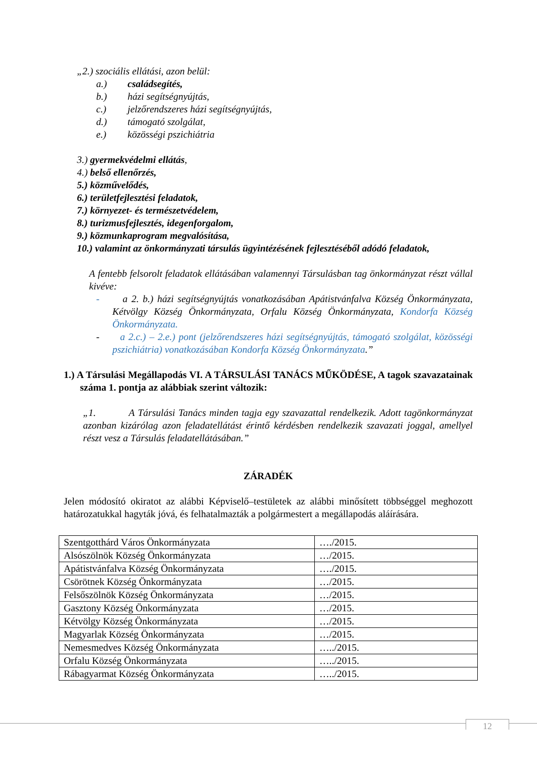„2.) szociális ellátási, azon belül:
a.) családsegítés,
b.) házi segítségnyújtás,
c.) jelzőrendszeres házi segítségnyújtás,
d.) támogató szolgálat,
e.) közösségi pszichiátria
3.) gyermekvédelmi ellátás,
4.) belső ellenőrzés,
5.) közművelődés,
6.) területfejlesztési feladatok,
7.) környezet- és természetvédelem,
8.) turizmusfejlesztés, idegenforgalom,
9.) közmunkaprogram megvalósítása,
10.) valamint az önkormányzati társulás ügyintézésének fejlesztéséből adódó feladatok,
A fentebb felsorolt feladatok ellátásában valamennyi Társulásban tag önkormányzat részt vállal kivéve:
- a 2. b.) házi segítségnyújtás vonatkozásában Apátistvánfalva Község Önkormányzata, Kétvölgy Község Önkormányzata, Orfalu Község Önkormányzata, Kondorfa Község Önkormányzata.
- a 2.c.) – 2.e.) pont (jelzőrendszeres házi segítségnyújtás, támogató szolgálat, közösségi pszichiátria) vonatkozásában Kondorfa Község Önkormányzata.”
1.) A Társulási Megállapodás VI. A TÁRSULÁSI TANÁCS MŰKÖDÉSE, A tagok szavazatainak száma 1. pontja az alábbiak szerint változik:
„1. A Társulási Tanács minden tagja egy szavazattal rendelkezik. Adott tagönkormányzat azonban kizárólag azon feladatellátást érintő kérdésben rendelkezik szavazati joggal, amellyel részt vesz a Társulás feladatellátásában.”
ZÁRADÉK
Jelen módosító okiratot az alábbi Képviselő–testületek az alábbi minősített többséggel meghozott határozatukkal hagyták jóvá, és felhatalmazták a polgármestert a megállapodás aláírására.
| Szentgotthárd Város Önkormányzata | …./2015. |
| Alsószölnök Község Önkormányzata | …/2015. |
| Apátistvánfalva Község Önkormányzata | …./2015. |
| Csörötnek Község Önkormányzata | …/2015. |
| Felsőszölnök Község Önkormányzata | …/2015. |
| Gasztony Község Önkormányzata | …/2015. |
| Kétvölgy Község Önkormányzata | …/2015. |
| Magyarlak Község Önkormányzata | …/2015. |
| Nemesmedves Község Önkormányzata | …../2015. |
| Orfalu Község Önkormányzata | …../2015. |
| Rábagyarmat Község Önkormányzata | …../2015. |
12